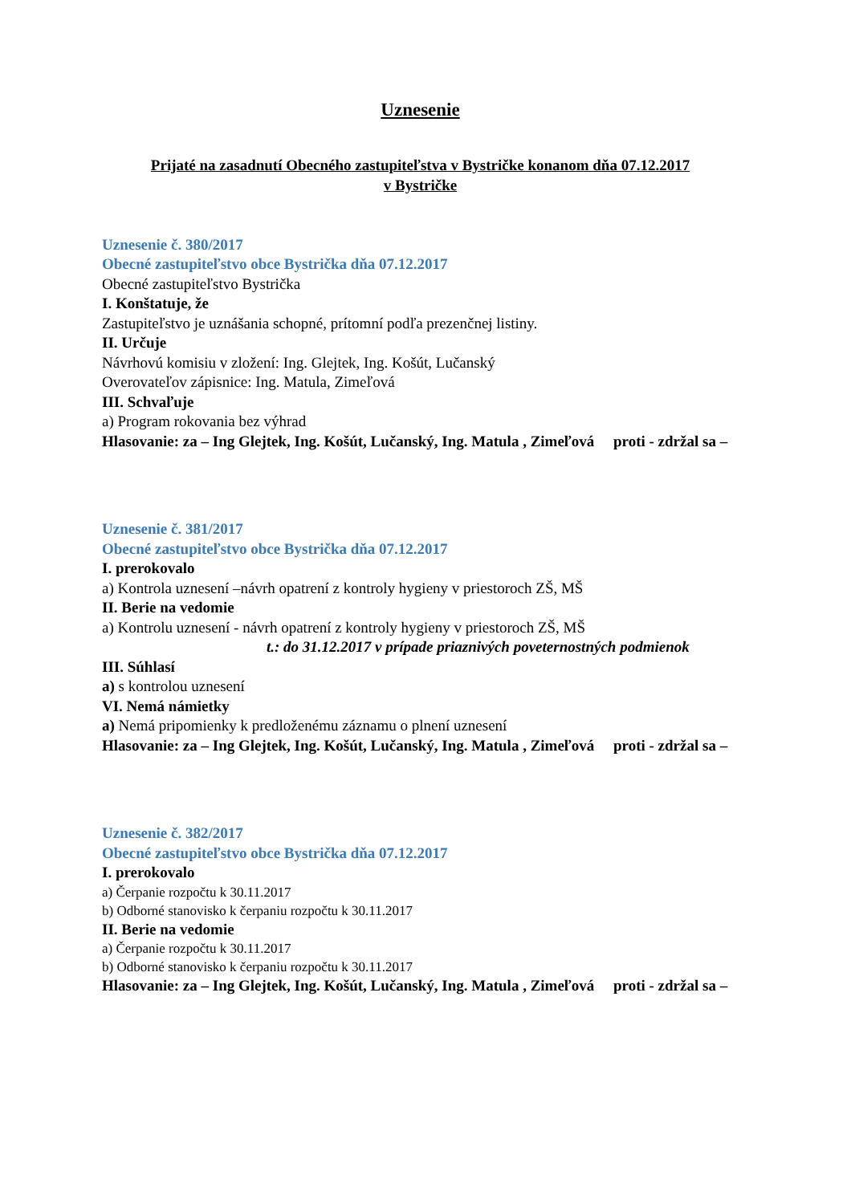Uznesenie
Prijaté na zasadnutí Obecného zastupiteľstva v Bystričke konanom dňa 07.12.2017
v Bystričke
Uznesenie č. 380/2017
Obecné zastupiteľstvo obce Bystrička dňa 07.12.2017
Obecné zastupiteľstvo Bystrička
I. Konštatuje, že
Zastupiteľstvo je uznášania schopné, prítomní podľa prezenčnej listiny.
II. Určuje
Návrhovú komisiu v zložení: Ing. Glejtek, Ing. Košút, Lučanský
Overovateľov zápisnice: Ing. Matula, Zimeľová
III. Schvaľuje
a) Program rokovania bez výhrad
Hlasovanie: za – Ing Glejtek, Ing. Košút, Lučanský, Ing. Matula , Zimeľová proti - zdržal sa –
Uznesenie č. 381/2017
Obecné zastupiteľstvo obce Bystrička dňa 07.12.2017
I. prerokovalo
a) Kontrola uznesení –návrh opatrení z kontroly hygieny v priestoroch ZŠ, MŠ
II. Berie na vedomie
a) Kontrolu uznesení - návrh opatrení z kontroly hygieny v priestoroch ZŠ, MŠ
t.: do 31.12.2017 v prípade priaznivých poveternostných podmienok
III. Súhlasí
a) s kontrolou uznesení
VI. Nemá námietky
a) Nemá pripomienky k predloženému záznamu o plnení uznesení
Hlasovanie: za – Ing Glejtek, Ing. Košút, Lučanský, Ing. Matula , Zimeľová proti - zdržal sa –
Uznesenie č. 382/2017
Obecné zastupiteľstvo obce Bystrička dňa 07.12.2017
I. prerokovalo
a) Čerpanie rozpočtu k 30.11.2017
b) Odborné stanovisko k čerpaniu rozpočtu k 30.11.2017
II. Berie na vedomie
a) Čerpanie rozpočtu k 30.11.2017
b) Odborné stanovisko k čerpaniu rozpočtu k 30.11.2017
Hlasovanie: za – Ing Glejtek, Ing. Košút, Lučanský, Ing. Matula , Zimeľová proti - zdržal sa –